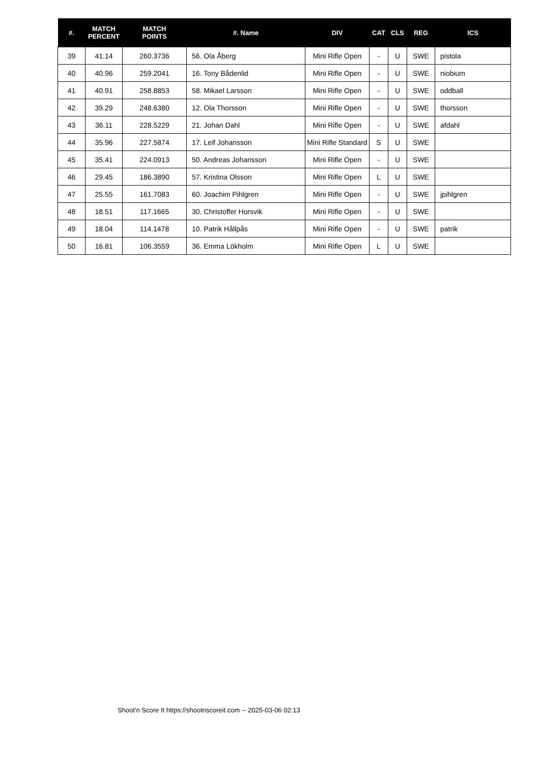| #. | MATCH PERCENT | MATCH POINTS | #. Name | DIV | CAT | CLS | REG | ICS |
| --- | --- | --- | --- | --- | --- | --- | --- | --- |
| 39 | 41.14 | 260.3736 | 56. Ola Åberg | Mini Rifle Open | - | U | SWE | pistola |
| 40 | 40.96 | 259.2041 | 16. Tony Bådenlid | Mini Rifle Open | - | U | SWE | niobium |
| 41 | 40.91 | 258.8853 | 58. Mikael Larsson | Mini Rifle Open | - | U | SWE | oddball |
| 42 | 39.29 | 248.6380 | 12. Ola Thorsson | Mini Rifle Open | - | U | SWE | thorsson |
| 43 | 36.11 | 228.5229 | 21. Johan Dahl | Mini Rifle Open | - | U | SWE | afdahl |
| 44 | 35.96 | 227.5874 | 17. Leif Johansson | Mini Rifle Standard | S | U | SWE | |
| 45 | 35.41 | 224.0913 | 50. Andreas Johansson | Mini Rifle Open | - | U | SWE | |
| 46 | 29.45 | 186.3890 | 57. Kristina Olsson | Mini Rifle Open | L | U | SWE | |
| 47 | 25.55 | 161.7083 | 60. Joachim Pihlgren | Mini Rifle Open | - | U | SWE | jpihlgren |
| 48 | 18.51 | 117.1665 | 30. Christoffer Horsvik | Mini Rifle Open | - | U | SWE | |
| 49 | 18.04 | 114.1478 | 10. Patrik Hållpås | Mini Rifle Open | - | U | SWE | patrik |
| 50 | 16.81 | 106.3559 | 36. Emma Lökholm | Mini Rifle Open | L | U | SWE | |
Shoot'n Score It https://shootnscoreit.com -- 2025-03-06 02:13